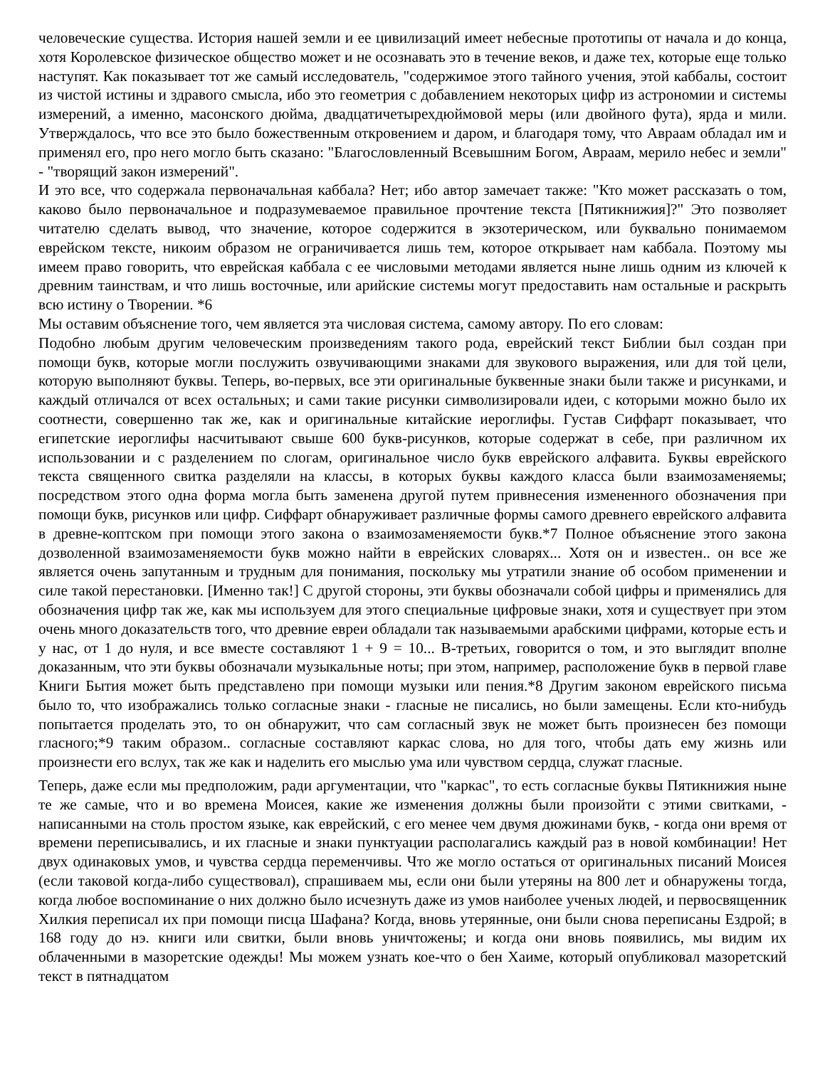человеческие существа. История нашей земли и ее цивилизаций имеет небесные прототипы от начала и до конца, хотя Королевское физическое общество может и не осознавать это в течение веков, и даже тех, которые еще только наступят. Как показывает тот же самый исследователь, "содержимое этого тайного учения, этой каббалы, состоит из чистой истины и здравого смысла, ибо это геометрия с добавлением некоторых цифр из астрономии и системы измерений, а именно, масонского дюйма, двадцатичетырехдюймовой меры (или двойного фута), ярда и мили. Утверждалось, что все это было божественным откровением и даром, и благодаря тому, что Авраам обладал им и применял его, про него могло быть сказано: "Благословленный Всевышним Богом, Авраам, мерило небес и земли" - "творящий закон измерений".
И это все, что содержала первоначальная каббала? Нет; ибо автор замечает также: "Кто может рассказать о том, каково было первоначальное и подразумеваемое правильное прочтение текста [Пятикнижия]?" Это позволяет читателю сделать вывод, что значение, которое содержится в экзотерическом, или буквально понимаемом еврейском тексте, никоим образом не ограничивается лишь тем, которое открывает нам каббала. Поэтому мы имеем право говорить, что еврейская каббала с ее числовыми методами является ныне лишь одним из ключей к древним таинствам, и что лишь восточные, или арийские системы могут предоставить нам остальные и раскрыть всю истину о Творении. *6
Мы оставим объяснение того, чем является эта числовая система, самому автору. По его словам:
Подобно любым другим человеческим произведениям такого рода, еврейский текст Библии был создан при помощи букв, которые могли послужить озвучивающими знаками для звукового выражения, или для той цели, которую выполняют буквы. Теперь, во-первых, все эти оригинальные буквенные знаки были также и рисунками, и каждый отличался от всех остальных; и сами такие рисунки символизировали идеи, с которыми можно было их соотнести, совершенно так же, как и оригинальные китайские иероглифы. Густав Сиффарт показывает, что египетские иероглифы насчитывают свыше 600 букв-рисунков, которые содержат в себе, при различном их использовании и с разделением по слогам, оригинальное число букв еврейского алфавита. Буквы еврейского текста священного свитка разделяли на классы, в которых буквы каждого класса были взаимозаменяемы; посредством этого одна форма могла быть заменена другой путем привнесения измененного обозначения при помощи букв, рисунков или цифр. Сиффарт обнаруживает различные формы самого древнего еврейского алфавита в древне-коптском при помощи этого закона о взаимозаменяемости букв.*7 Полное объяснение этого закона дозволенной взаимозаменяемости букв можно найти в еврейских словарях... Хотя он и известен.. он все же является очень запутанным и трудным для понимания, поскольку мы утратили знание об особом применении и силе такой перестановки. [Именно так!] С другой стороны, эти буквы обозначали собой цифры и применялись для обозначения цифр так же, как мы используем для этого специальные цифровые знаки, хотя и существует при этом очень много доказательств того, что древние евреи обладали так называемыми арабскими цифрами, которые есть и у нас, от 1 до нуля, и все вместе составляют 1 + 9 = 10... В-третьих, говорится о том, и это выглядит вполне доказанным, что эти буквы обозначали музыкальные ноты; при этом, например, расположение букв в первой главе Книги Бытия может быть представлено при помощи музыки или пения.*8 Другим законом еврейского письма было то, что изображались только согласные знаки - гласные не писались, но были замещены. Если кто-нибудь попытается проделать это, то он обнаружит, что сам согласный звук не может быть произнесен без помощи гласного;*9 таким образом.. согласные составляют каркас слова, но для того, чтобы дать ему жизнь или произнести его вслух, так же как и наделить его мыслью ума или чувством сердца, служат гласные.
Теперь, даже если мы предположим, ради аргументации, что "каркас", то есть согласные буквы Пятикнижия ныне те же самые, что и во времена Моисея, какие же изменения должны были произойти с этими свитками, - написанными на столь простом языке, как еврейский, с его менее чем двумя дюжинами букв, - когда они время от времени переписывались, и их гласные и знаки пунктуации располагались каждый раз в новой комбинации! Нет двух одинаковых умов, и чувства сердца переменчивы. Что же могло остаться от оригинальных писаний Моисея (если таковой когда-либо существовал), спрашиваем мы, если они были утеряны на 800 лет и обнаружены тогда, когда любое воспоминание о них должно было исчезнуть даже из умов наиболее ученых людей, и первосвященник Хилкия переписал их при помощи писца Шафана? Когда, вновь утерянные, они были снова переписаны Ездрой; в 168 году до нэ. книги или свитки, были вновь уничтожены; и когда они вновь появились, мы видим их облаченными в мазоретские одежды! Мы можем узнать кое-что о бен Хаиме, который опубликовал мазоретский текст в пятнадцатом